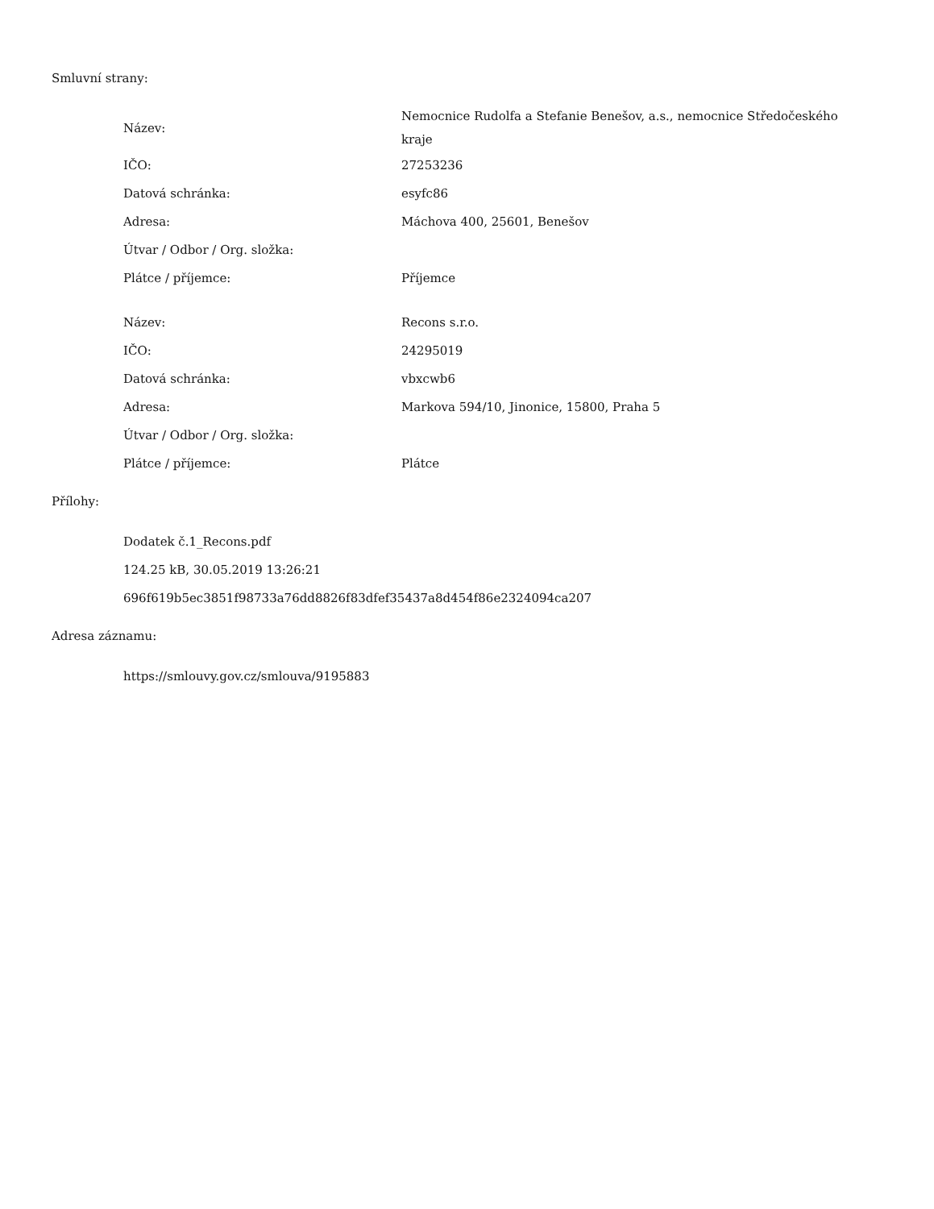Smluvní strany:
| Název: | Nemocnice Rudolfa a Stefanie Benešov, a.s., nemocnice Středočeského kraje |
| IČO: | 27253236 |
| Datová schránka: | esyfc86 |
| Adresa: | Máchova 400, 25601, Benešov |
| Útvar / Odbor / Org. složka: | |
| Plátce / příjemce: | Příjemce |
| Název: | Recons s.r.o. |
| IČO: | 24295019 |
| Datová schránka: | vbxcwb6 |
| Adresa: | Markova 594/10, Jinonice, 15800, Praha 5 |
| Útvar / Odbor / Org. složka: | |
| Plátce / příjemce: | Plátce |
Přílohy:
Dodatek č.1_Recons.pdf
124.25 kB, 30.05.2019 13:26:21
696f619b5ec3851f98733a76dd8826f83dfef35437a8d454f86e2324094ca207
Adresa záznamu:
https://smlouvy.gov.cz/smlouva/9195883